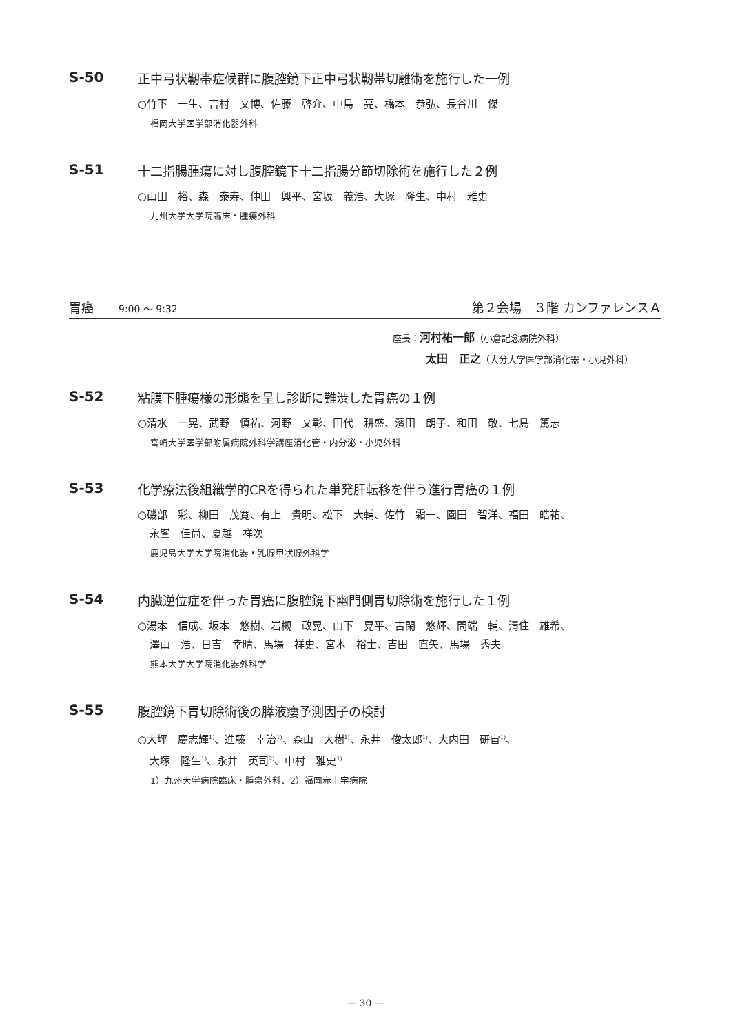S-50 正中弓状靭帯症候群に腹腔鏡下正中弓状靭帯切離術を施行した一例
○竹下　一生、吉村　文博、佐藤　啓介、中島　亮、橋本　恭弘、長谷川　傑
福岡大学医学部消化器外科
S-51 十二指腸腫瘍に対し腹腔鏡下十二指腸分節切除術を施行した２例
○山田　裕、森　泰寿、仲田　興平、宮坂　義浩、大塚　隆生、中村　雅史
九州大学大学院臨床・腫瘍外科
胃癌　　9:00 ～ 9:32 第２会場　３階 カンファレンスＡ
座長：河村祐一郎（小倉記念病院外科）
太田　正之（大分大学医学部消化器・小児外科）
S-52 粘膜下腫瘍様の形態を呈し診断に難渋した胃癌の１例
○清水　一晃、武野　慎祐、河野　文彰、田代　耕盛、濱田　朗子、和田　敬、七島　篤志
宮崎大学医学部附属病院外科学講座消化管・内分泌・小児外科
S-53 化学療法後組織学的CRを得られた単発肝転移を伴う進行胃癌の１例
○磯部　彩、柳田　茂寛、有上　貴明、松下　大輔、佐竹　霜一、園田　智洋、福田　皓祐、
永峯　佳尚、夏越　祥次
鹿児島大学大学院消化器・乳腺甲状腺外科学
S-54 内臓逆位症を伴った胃癌に腹腔鏡下幽門側胃切除術を施行した１例
○湯本　信成、坂本　悠樹、岩槻　政晃、山下　晃平、古閑　悠輝、問端　輔、清住　雄希、
澤山　浩、日吉　幸晴、馬場　祥史、宮本　裕士、吉田　直矢、馬場　秀夫
熊本大学大学院消化器外科学
S-55 腹腔鏡下胃切除術後の膵液瘻予測因子の検討
○大坪　慶志輝<sup>1)</sup>、進藤　幸治<sup>1)</sup>、森山　大樹<sup>1)</sup>、永井　俊太郎<sup>1)</sup>、大内田　研宙<sup>1)</sup>、
大塚　隆生<sup>1)</sup>、永井　英司<sup>2)</sup>、中村　雅史<sup>1)</sup>
1）九州大学病院臨床・腫瘍外科、2）福岡赤十字病院
― 30 ―